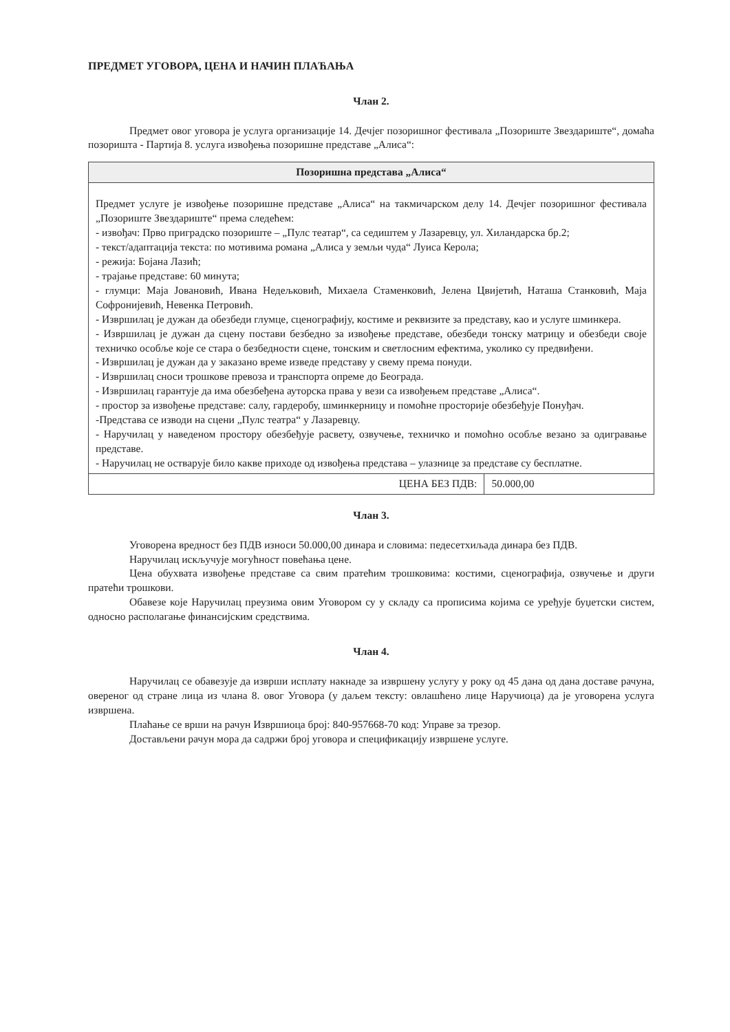ПРЕДМЕТ УГОВОРА, ЦЕНА И НАЧИН ПЛАЋАЊА
Члан 2.
Предмет овог уговора је услуга организације 14. Дечјег позоришног фестивала „Позориште Звездариште“, домаћа позоришта - Партија 8. услуга извођења позоришне представе „Алиса“:
| Позоришна представа „Алиса“ | |
| --- | --- |
| Предмет услуге је извођење позоришне представе „Алиса“ на такмичарском делу 14. Дечјег позоришног фестивала „Позориште Звездариште“ према следећем: - извођач: Прво приградско позориште – „Пулс театар“, са седиштем у Лазаревцу, ул. Хиландарска бр.2; - текст/адаптација текста: по мотивима романа „Алиса у земљи чуда“ Луиса Керола; - режија: Бојана Лазић; - трајање представе: 60 минута; - глумци: Маја Јовановић, Ивана Недељковић, Михаела Стаменковић, Јелена Цвијетић, Наташа Станковић, Маја Софронијевић, Невенка Петровић. - Извршилац је дужан да обезбеди глумце, сценографију, костиме и реквизите за представу, као и услуге шминкера. - Извршилац је дужан да сцену постави безбедно за извођење представе, обезбеди тонску матрицу и обезбеди своје техничко особље које се стара о безбедности сцене, тонским и светлосним ефектима, уколико су предвиђени. - Извршилац је дужан да у заказано време изведе представу у свему према понуди. - Извршилац сноси трошкове превоза и транспорта опреме до Београда. - Извршилац гарантује да има обезбеђена ауторска права у вези са извођењем представе „Алиса“. - простор за извођење представе: салу, гардеробу, шминкерницу и помоћне просторије обезбеђује Понуђач. -Представа се изводи на сцени „Пулс театра“ у Лазаревцу. - Наручилац у наведеном простору обезбеђује расвету, озвучење, техничко и помоћно особље везано за одигравање представе. - Наручилац не остварује било какве приходе од извођења представа – улазнице за представе су бесплатне. | |
| ЦЕНА БЕЗ ПДВ: | 50.000,00 |
Члан 3.
Уговорена вредност без ПДВ износи 50.000,00 динара и словима: педесетхиљада динара без ПДВ.
Наручилац искључује могућност повећања цене.
Цена обухвата извођење представе са свим пратећим трошковима: костими, сценографија, озвучење и други пратећи трошкови.
Обавезе које Наручилац преузима овим Уговором су у складу са прописима којима се уређује буџетски систем, односно располагање финансијским средствима.
Члан 4.
Наручилац се обавезује да изврши исплату накнаде за извршену услугу у року од 45 дана од дана доставе рачуна, овереног од стране лица из члана 8. овог Уговора (у даљем тексту: овлашћено лице Наручиоца) да је уговорена услуга извршена.
Плаћање се врши на рачун Извршиоца број: 840-957668-70 код: Управе за трезор.
Достављени рачун мора да садржи број уговора и спецификацију извршене услуге.